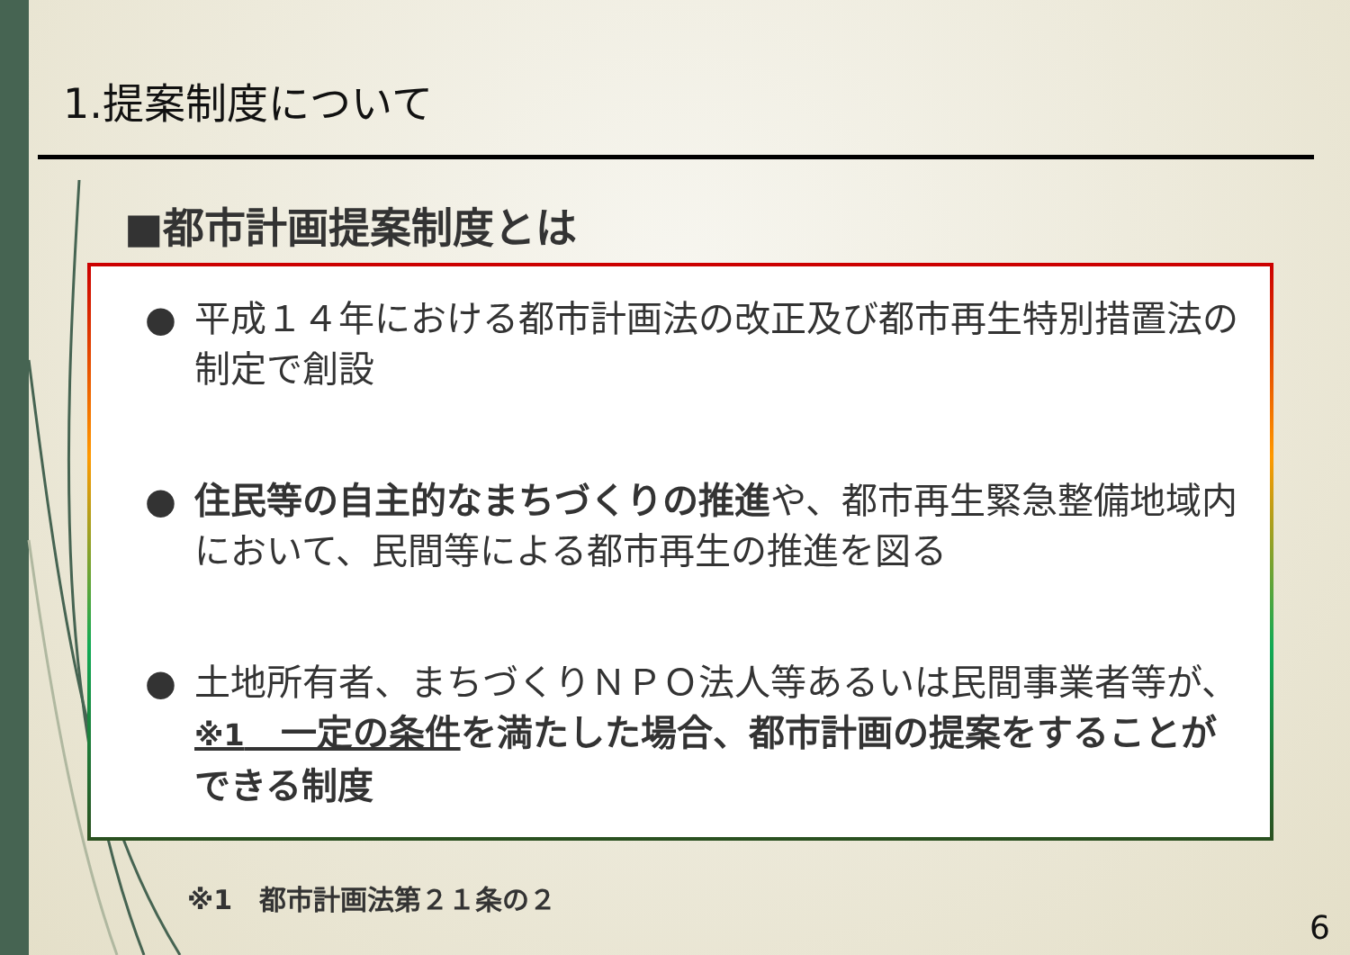1.提案制度について
■都市計画提案制度とは
● 平成１４年における都市計画法の改正及び都市再生特別措置法の制定で創設
● 住民等の自主的なまちづくりの推進や、都市再生緊急整備地域内において、民間等による都市再生の推進を図る
● 土地所有者、まちづくりＮＰＯ法人等あるいは民間事業者等が、※1　一定の条件を満たした場合、都市計画の提案をすることができる制度
※1　都市計画法第２１条の２
6